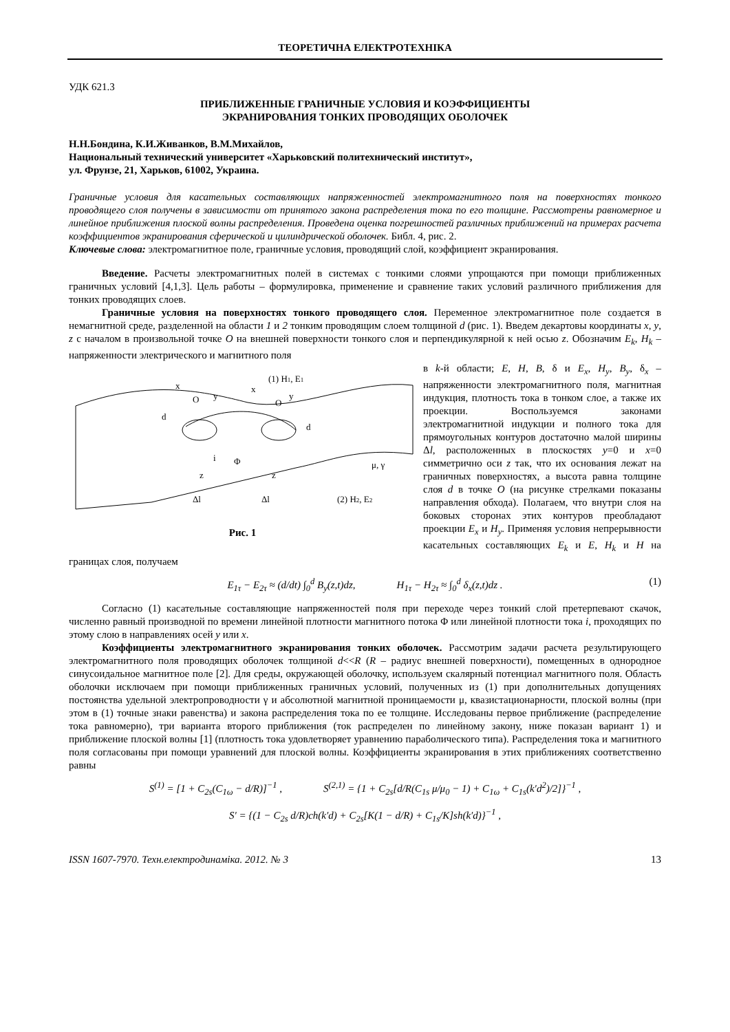ТЕОРЕТИЧНА ЕЛЕКТРОТЕХНІКА
УДК 621.3
ПРИБЛИЖЕННЫЕ ГРАНИЧНЫЕ УСЛОВИЯ И КОЭФФИЦИЕНТЫ
ЭКРАНИРОВАНИЯ ТОНКИХ ПРОВОДЯЩИХ ОБОЛОЧЕК
Н.Н.Бондина, К.И.Живанков, В.М.Михайлов,
Национальный технический университет «Харьковский политехнический институт»,
ул. Фрунзе, 21, Харьков, 61002, Украина.
Граничные условия для касательных составляющих напряженностей электромагнитного поля на поверхностях тонкого проводящего слоя получены в зависимости от принятого закона распределения тока по его толщине. Рассмотрены равномерное и линейное приближения плоской волны распределения. Проведена оценка погрешностей различных приближений на примерах расчета коэффициентов экранирования сферической и цилиндрической оболочек. Библ. 4, рис. 2.
Ключевые слова: электромагнитное поле, граничные условия, проводящий слой, коэффициент экранирования.
Введение. Расчеты электромагнитных полей в системах с тонкими слоями упрощаются при помощи приближенных граничных условий [4,1,3]. Цель работы – формулировка, применение и сравнение таких условий различного приближения для тонких проводящих слоев.
Граничные условия на поверхностях тонкого проводящего слоя. Переменное электромагнитное поле создается в немагнитной среде, разделенной на области 1 и 2 тонким проводящим слоем толщиной d (рис. 1). Введем декартовы координаты x, y, z с началом в произвольной точке O на внешней поверхности тонкого слоя и перпендикулярной к ней осью z. Обозначим E<sub>k</sub>, H<sub>k</sub> – напряженности электрического и магнитного поля
(1) H1, E1
O
y
x
O
y
x
d
d
i
Φ
z
z
Δl
Δl
μ, γ
(2) H2, E2
Рис. 1
в k-й области; E, H, B, δ и E<sub>x</sub>, H<sub>y</sub>, B<sub>y</sub>, δ<sub>x</sub> – напряженности электромагнитного поля, магнитная индукция, плотность тока в тонком слое, а также их проекции. Воспользуемся законами электромагнитной индукции и полного тока для прямоугольных контуров достаточно малой ширины Δl, расположенных в плоскостях y=0 и x=0 симметрично оси z так, что их основания лежат на граничных поверхностях, а высота равна толщине слоя d в точке O (на рисунке стрелками показаны направления обхода). Полагаем, что внутри слоя на боковых сторонах этих контуров преобладают проекции E<sub>x</sub> и H<sub>y</sub>. Применяя условия непрерывности касательных составляющих E<sub>k</sub> и E, H<sub>k</sub> и H на границах слоя, получаем
E<sub>1τ</sub> − E<sub>2τ</sub> ≈ (d/dt) ∫<sub>0</sub><sup>d</sup> B<sub>y</sub>(z,t)dz, H<sub>1τ</sub> − H<sub>2τ</sub> ≈ ∫<sub>0</sub><sup>d</sup> δ<sub>x</sub>(z,t)dz . (1)
Согласно (1) касательные составляющие напряженностей поля при переходе через тонкий слой претерпевают скачок, численно равный производной по времени линейной плотности магнитного потока Φ или линейной плотности тока i, проходящих по этому слою в направлениях осей y или x.
Коэффициенты электромагнитного экранирования тонких оболочек. Рассмотрим задачи расчета результирующего электромагнитного поля проводящих оболочек толщиной d<<R (R – радиус внешней поверхности), помещенных в однородное синусоидальное магнитное поле [2]. Для среды, окружающей оболочку, используем скалярный потенциал магнитного поля. Область оболочки исключаем при помощи приближенных граничных условий, полученных из (1) при дополнительных допущениях постоянства удельной электропроводности γ и абсолютной магнитной проницаемости μ, квазистационарности, плоской волны (при этом в (1) точные знаки равенства) и закона распределения тока по ее толщине. Исследованы первое приближение (распределение тока равномерно), три варианта второго приближения (ток распределен по линейному закону, ниже показан вариант 1) и приближение плоской волны [1] (плотность тока удовлетворяет уравнению параболического типа). Распределения тока и магнитного поля согласованы при помощи уравнений для плоской волны. Коэффициенты экранирования в этих приближениях соответственно равны
S<sup>(1)</sup> = [1 + C<sub>2s</sub>(C<sub>1ω</sub> − d/R)]<sup>−1</sup> , S<sup>(2,1)</sup> = {1 + C<sub>2s</sub>[d/R(C<sub>1s</sub> μ/μ<sub>0</sub> − 1) + C<sub>1ω</sub> + C<sub>1s</sub>(k′d<sup>2</sup>)/2]}<sup>−1</sup> ,
S′ = {(1 − C<sub>2s</sub> d/R)ch(k′d) + C<sub>2s</sub>[K(1 − d/R) + C<sub>1s</sub>/K]sh(k′d)}<sup>−1</sup> ,
ISSN 1607-7970. Техн.електродинаміка. 2012. № 3 13